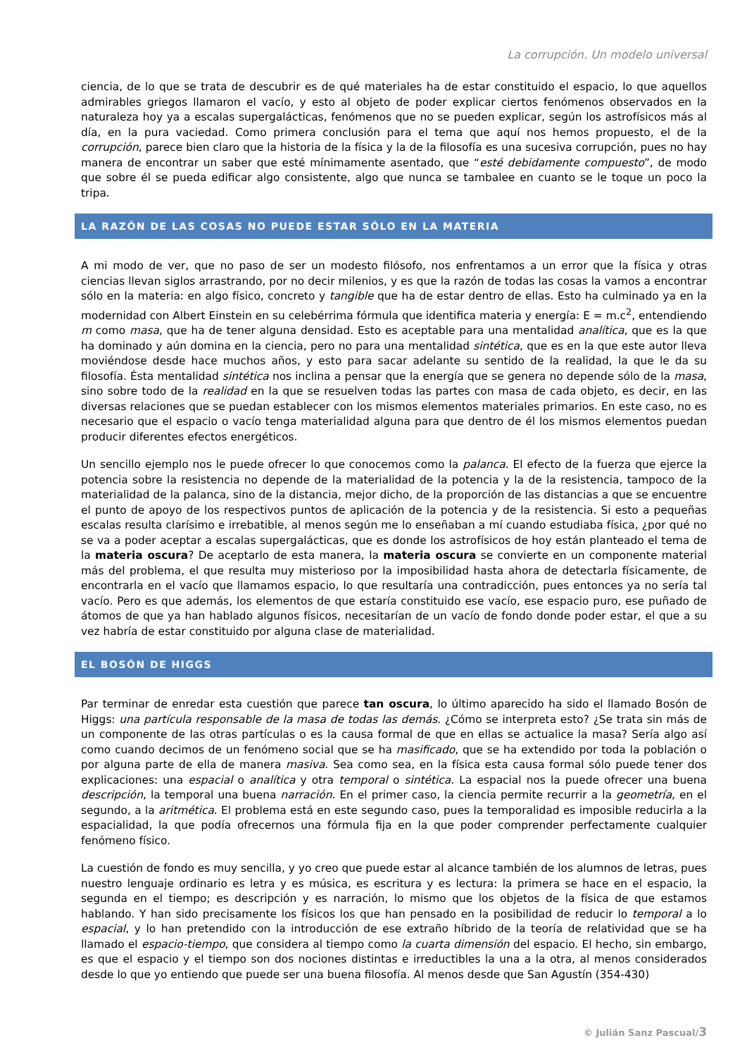La corrupción. Un modelo universal
ciencia, de lo que se trata de descubrir es de qué materiales ha de estar constituido el espacio, lo que aquellos admirables griegos llamaron el vacío, y esto al objeto de poder explicar ciertos fenómenos observados en la naturaleza hoy ya a escalas supergalácticas, fenómenos que no se pueden explicar, según los astrofísicos más al día, en la pura vaciedad. Como primera conclusión para el tema que aquí nos hemos propuesto, el de la corrupción, parece bien claro que la historia de la física y la de la filosofía es una sucesiva corrupción, pues no hay manera de encontrar un saber que esté mínimamente asentado, que “esté debidamente compuesto”, de modo que sobre él se pueda edificar algo consistente, algo que nunca se tambalee en cuanto se le toque un poco la tripa.
LA RAZÓN DE LAS COSAS NO PUEDE ESTAR SÓLO EN LA MATERIA
A mi modo de ver, que no paso de ser un modesto filósofo, nos enfrentamos a un error que la física y otras ciencias llevan siglos arrastrando, por no decir milenios, y es que la razón de todas las cosas la vamos a encontrar sólo en la materia: en algo físico, concreto y tangible que ha de estar dentro de ellas. Esto ha culminado ya en la modernidad con Albert Einstein en su celebérrima fórmula que identifica materia y energía: E = m.c<sup>2</sup>, entendiendo m como masa, que ha de tener alguna densidad. Esto es aceptable para una mentalidad analítica, que es la que ha dominado y aún domina en la ciencia, pero no para una mentalidad sintética, que es en la que este autor lleva moviéndose desde hace muchos años, y esto para sacar adelante su sentido de la realidad, la que le da su filosofía. Ésta mentalidad sintética nos inclina a pensar que la energía que se genera no depende sólo de la masa, sino sobre todo de la realidad en la que se resuelven todas las partes con masa de cada objeto, es decir, en las diversas relaciones que se puedan establecer con los mismos elementos materiales primarios. En este caso, no es necesario que el espacio o vacío tenga materialidad alguna para que dentro de él los mismos elementos puedan producir diferentes efectos energéticos.
Un sencillo ejemplo nos le puede ofrecer lo que conocemos como la palanca. El efecto de la fuerza que ejerce la potencia sobre la resistencia no depende de la materialidad de la potencia y la de la resistencia, tampoco de la materialidad de la palanca, sino de la distancia, mejor dicho, de la proporción de las distancias a que se encuentre el punto de apoyo de los respectivos puntos de aplicación de la potencia y de la resistencia. Si esto a pequeñas escalas resulta clarísimo e irrebatible, al menos según me lo enseñaban a mí cuando estudiaba física, ¿por qué no se va a poder aceptar a escalas supergalácticas, que es donde los astrofísicos de hoy están planteado el tema de la materia oscura? De aceptarlo de esta manera, la materia oscura se convierte en un componente material más del problema, el que resulta muy misterioso por la imposibilidad hasta ahora de detectarla físicamente, de encontrarla en el vacío que llamamos espacio, lo que resultaría una contradicción, pues entonces ya no sería tal vacío. Pero es que además, los elementos de que estaría constituido ese vacío, ese espacio puro, ese puñado de átomos de que ya han hablado algunos físicos, necesitarían de un vacío de fondo donde poder estar, el que a su vez habría de estar constituido por alguna clase de materialidad.
EL BOSÓN DE HIGGS
Par terminar de enredar esta cuestión que parece tan oscura, lo último aparecido ha sido el llamado Bosón de Higgs: una partícula responsable de la masa de todas las demás. ¿Cómo se interpreta esto? ¿Se trata sin más de un componente de las otras partículas o es la causa formal de que en ellas se actualice la masa? Sería algo así como cuando decimos de un fenómeno social que se ha masificado, que se ha extendido por toda la población o por alguna parte de ella de manera masiva. Sea como sea, en la física esta causa formal sólo puede tener dos explicaciones: una espacial o analítica y otra temporal o sintética. La espacial nos la puede ofrecer una buena descripción, la temporal una buena narración. En el primer caso, la ciencia permite recurrir a la geometría, en el segundo, a la aritmética. El problema está en este segundo caso, pues la temporalidad es imposible reducirla a la espacialidad, la que podía ofrecernos una fórmula fija en la que poder comprender perfectamente cualquier fenómeno físico.
La cuestión de fondo es muy sencilla, y yo creo que puede estar al alcance también de los alumnos de letras, pues nuestro lenguaje ordinario es letra y es música, es escritura y es lectura: la primera se hace en el espacio, la segunda en el tiempo; es descripción y es narración, lo mismo que los objetos de la física de que estamos hablando. Y han sido precisamente los físicos los que han pensado en la posibilidad de reducir lo temporal a lo espacial, y lo han pretendido con la introducción de ese extraño híbrido de la teoría de relatividad que se ha llamado el espacio-tiempo, que considera al tiempo como la cuarta dimensión del espacio. El hecho, sin embargo, es que el espacio y el tiempo son dos nociones distintas e irreductibles la una a la otra, al menos considerados desde lo que yo entiendo que puede ser una buena filosofía. Al menos desde que San Agustín (354-430)
© Julián Sanz Pascual/3